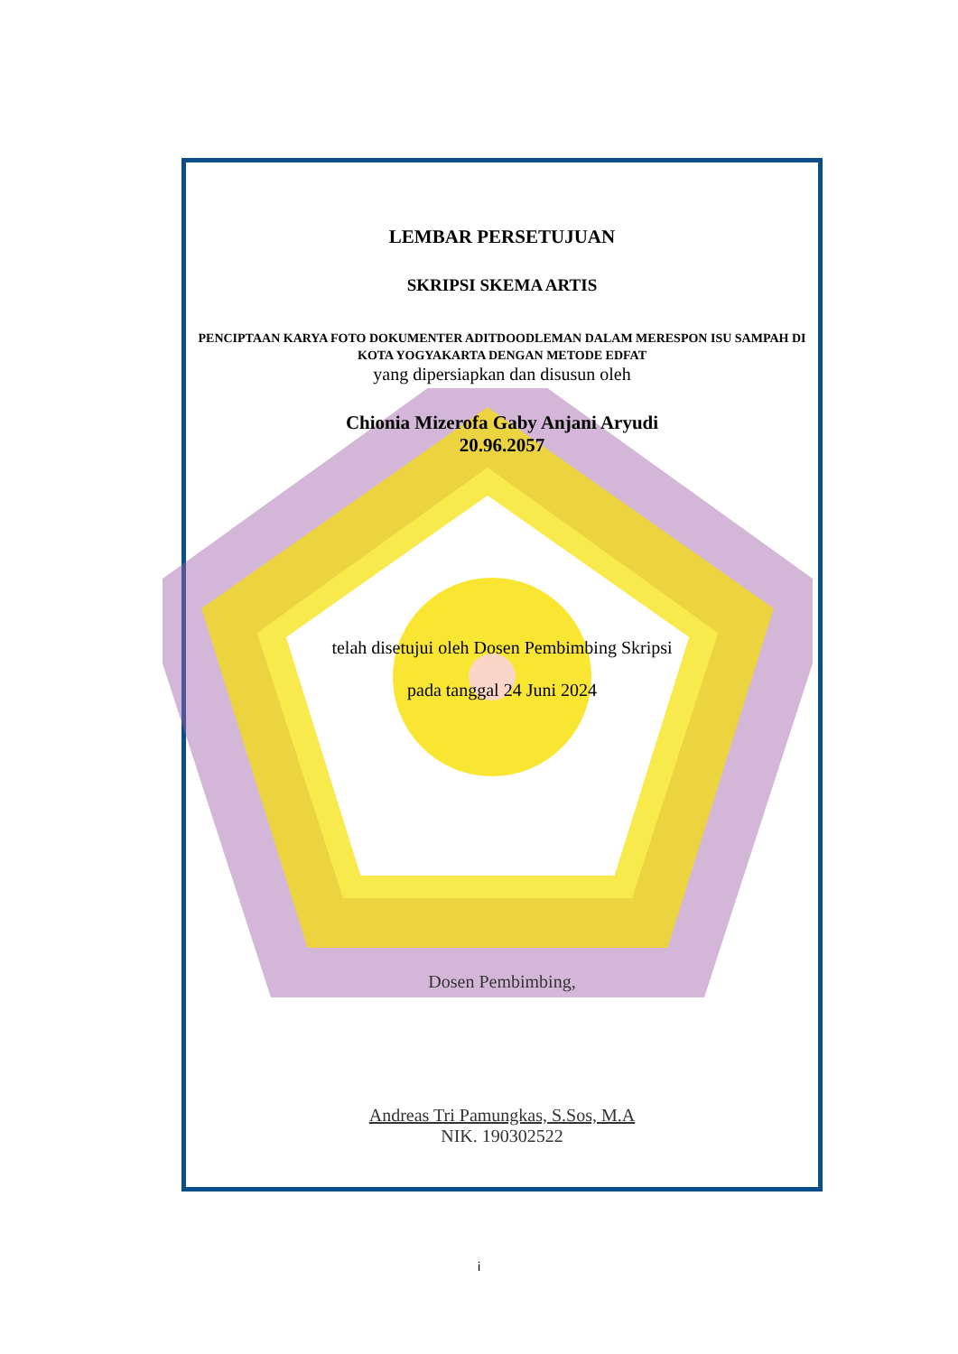LEMBAR PERSETUJUAN
SKRIPSI SKEMA ARTIS
PENCIPTAAN KARYA FOTO DOKUMENTER ADITDOODLEMAN DALAM MERESPON ISU SAMPAH DI KOTA YOGYAKARTA DENGAN METODE EDFAT
yang dipersiapkan dan disusun oleh
Chionia Mizerofa Gaby Anjani Aryudi
20.96.2057
telah disetujui oleh Dosen Pembimbing Skripsi
pada tanggal 24 Juni 2024
Dosen Pembimbing,
Andreas Tri Pamungkas, S.Sos, M.A
NIK. 190302522
i